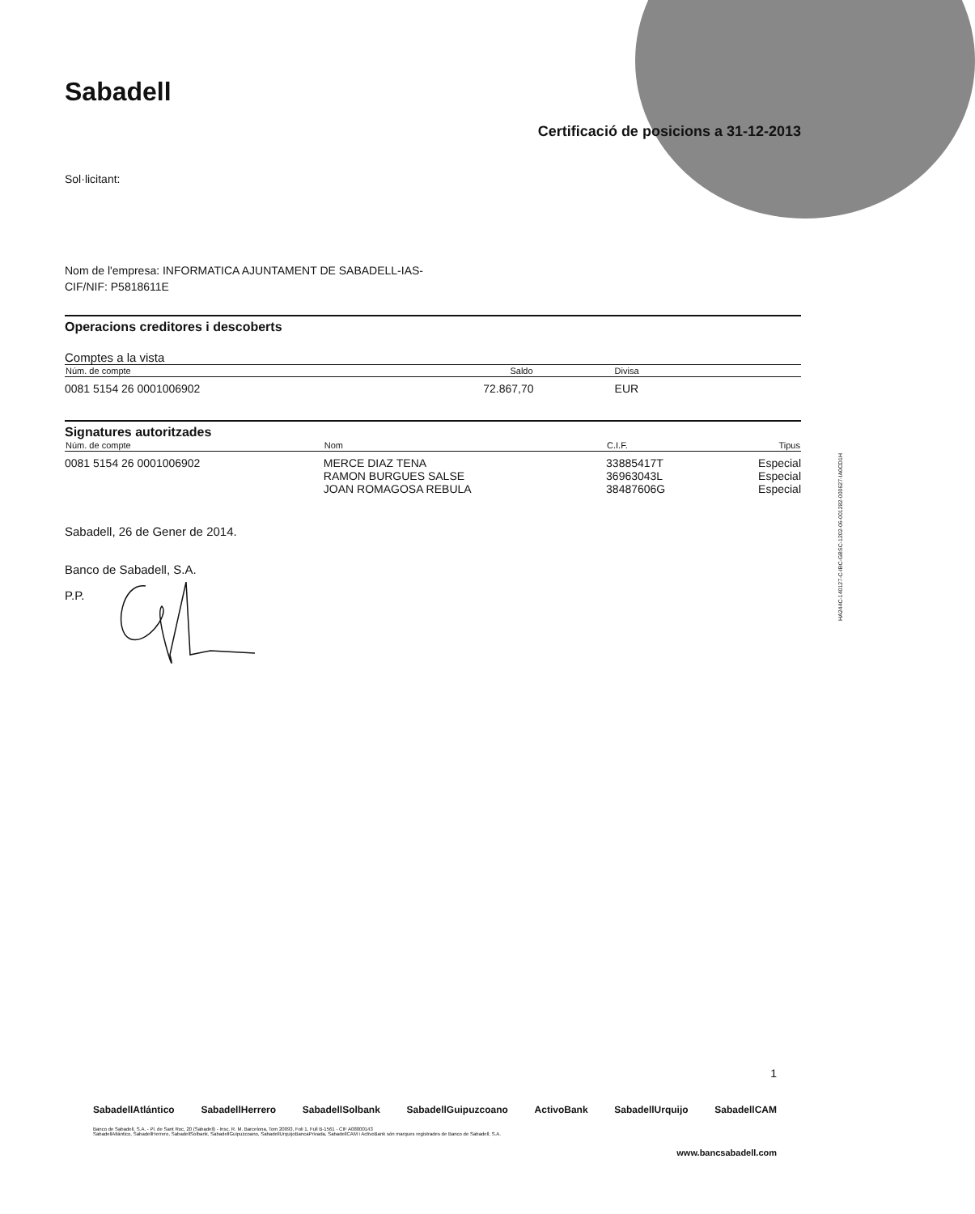Sabadell
Certificació de posicions a 31-12-2013
Sol·licitant:
Nom de l'empresa: INFORMATICA AJUNTAMENT DE SABADELL-IAS-
CIF/NIF: P5818611E
Operacions creditores i descoberts
Comptes a la vista
| Núm. de compte | Saldo | Divisa |
| --- | --- | --- |
| 0081 5154 26 0001006902 | 72.867,70 | EUR |
Signatures autoritzades
| Núm. de compte | Nom | C.I.F. | Tipus |
| --- | --- | --- | --- |
| 0081 5154 26 0001006902 | MERCE DIAZ TENA RAMON BURGUES SALSE JOAN ROMAGOSA REBULA | 33885417T 36963043L 38487606G | Especial Especial Especial |
Sabadell, 26 de Gener de 2014.
Banco de Sabadell, S.A.
P.P.
HA244C-140127-C-IBC-GBSC-1202-06-001282-000627-IA0CD1H
1
SabadellAtlántico SabadellHerrero SabadellSolbank SabadellGuipuzcoano ActivoBank SabadellUrquijo SabadellCAM
Banco de Sabadell, S.A. - Pl. de Sant Roc, 20 (Sabadell) - Insc. R. M. Barcelona, Tom 20093, Foli 1, Full B-1561 - CIF A08000143
SabadellAtlántico, SabadellHerrero, SabadellSolbank, SabadellGuipuzcoano, SabadellUrquijoBancaPrivada, SabadellCAM i ActivoBank són marques registrades de Banco de Sabadell, S.A.
www.bancsabadell.com